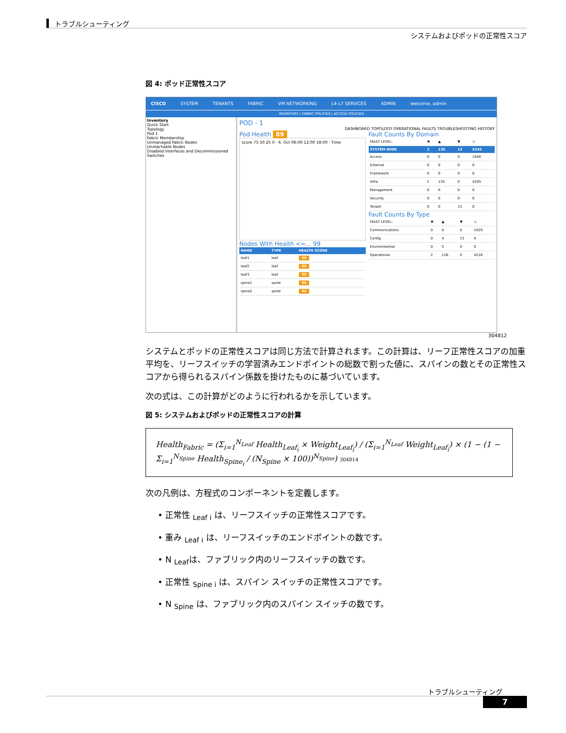トラブルシューティング
システムおよびポッドの正常性スコア
図 4: ポッド正常性スコア
CISCO SYSTEM TENANTS FABRIC VM NETWORKING L4-L7 SERVICES ADMIN welcome, admin
INVENTORY | FABRIC POLICIES | ACCESS POLICIES
Inventory
Quick Start
Topology
Pod 1
Fabric Membership
Unmanaged Fabric Nodes
Unreachable Nodes
Disabled Interfaces and Decommissioned Switches
POD - 1
DASHBOARD TOPOLOGY OPERATIONAL FAULTS TROUBLESHOOTING HISTORY
Pod Health 89
score 75 50 25 0 · 6. Oct 06:00 12:00 18:00 · Time
Nodes With Health <=... 99
| NAME | TYPE | HEALTH SCORE |
| --- | --- | --- |
| leaf1 | leaf | 90 |
| leaf2 | leaf | 90 |
| leaf3 | leaf | 90 |
| spine1 | spine | 90 |
| spine2 | spine | 90 |
Fault Counts By Domain
| FAULT LEVEL: | ✖ | ▲ | ▼ | ⚠ |
| SYSTEM WIDE | 2 | 135 | 13 | 5245 |
| Access | 0 | 0 | 0 | 1040 |
| External | 0 | 0 | 0 | 0 |
| Framework | 0 | 0 | 0 | 0 |
| Infra | 2 | 135 | 0 | 4205 |
| Management | 0 | 0 | 0 | 0 |
| Security | 0 | 0 | 0 | 0 |
| Tenant | 0 | 0 | 13 | 0 |
Fault Counts By Type
| FAULT LEVEL: | ✖ | ▲ | ▼ | ⚠ |
| Communications | 0 | 0 | 0 | 1029 |
| Config | 0 | 4 | 13 | 0 |
| Environmental | 0 | 5 | 0 | 0 |
| Operational | 2 | 126 | 0 | 4216 |
304812
システムとポッドの正常性スコアは同じ方法で計算されます。この計算は、リーフ正常性スコアの加重平均を、リーフスイッチの学習済みエンドポイントの総数で割った値に、スパインの数とその正常性スコアから得られるスパイン係数を掛けたものに基づいています。
次の式は、この計算がどのように行われるかを示しています。
図 5: システムおよびポッドの正常性スコアの計算
Health<sub>Fabric</sub> = (Σ<sub>i=1</sub><sup>N<sub>Leaf</sub></sup> Health<sub>Leaf<sub>i</sub></sub> × Weight<sub>Leaf<sub>i</sub></sub>) / (Σ<sub>i=1</sub><sup>N<sub>Leaf</sub></sup> Weight<sub>Leaf<sub>i</sub></sub>) × (1 − (1 − Σ<sub>i=1</sub><sup>N<sub>Spine</sub></sup> Health<sub>Spine<sub>i</sub></sub> / (N<sub>Spine</sub> × 100))<sup>N<sub>Spine</sub></sup>) 304814
次の凡例は、方程式のコンポーネントを定義します。
• 正常性 <sub>Leaf i</sub> は、リーフスイッチの正常性スコアです。
• 重み <sub>Leaf i</sub> は、リーフスイッチのエンドポイントの数です。
• N <sub>Leaf</sub>は、ファブリック内のリーフスイッチの数です。
• 正常性 <sub>Spine i</sub> は、スパイン スイッチの正常性スコアです。
• N <sub>Spine</sub> は、ファブリック内のスパイン スイッチの数です。
トラブルシューティング
7